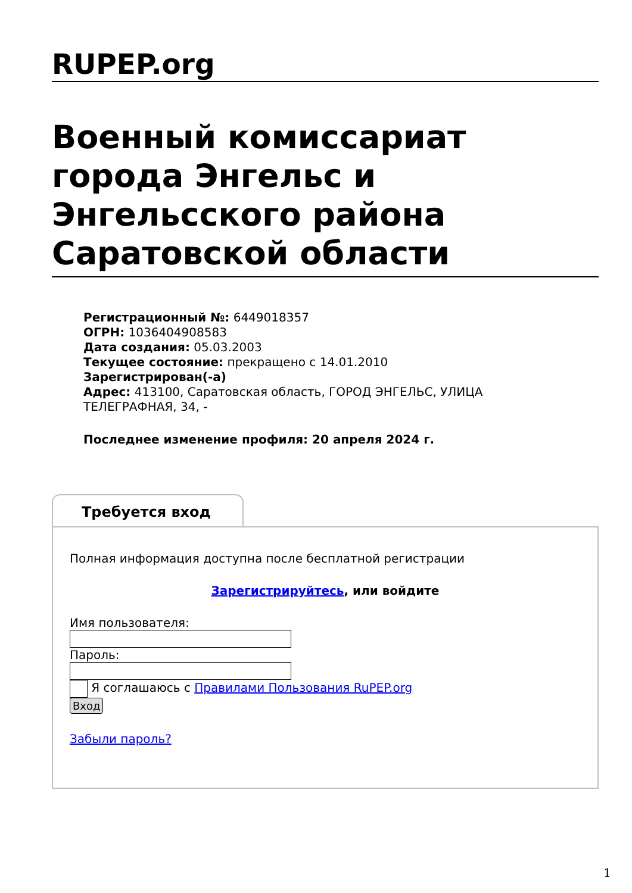RUPEP.org
Военный комиссариат города Энгельс и Энгельсского района Саратовской области
Регистрационный №: 6449018357
ОГРН: 1036404908583
Дата создания: 05.03.2003
Текущее состояние: прекращено с 14.01.2010
Зарегистрирован(-а)
Адрес: 413100, Саратовская область, ГОРОД ЭНГЕЛЬС, УЛИЦА ТЕЛЕГРАФНАЯ, 34, -
Последнее изменение профиля: 20 апреля 2024 г.
Требуется вход
Полная информация доступна после бесплатной регистрации
Зарегистрируйтесь, или войдите
Имя пользователя:
Пароль:
Я соглашаюсь с Правилами Пользования RuPEP.org
Вход
Забыли пароль?
1